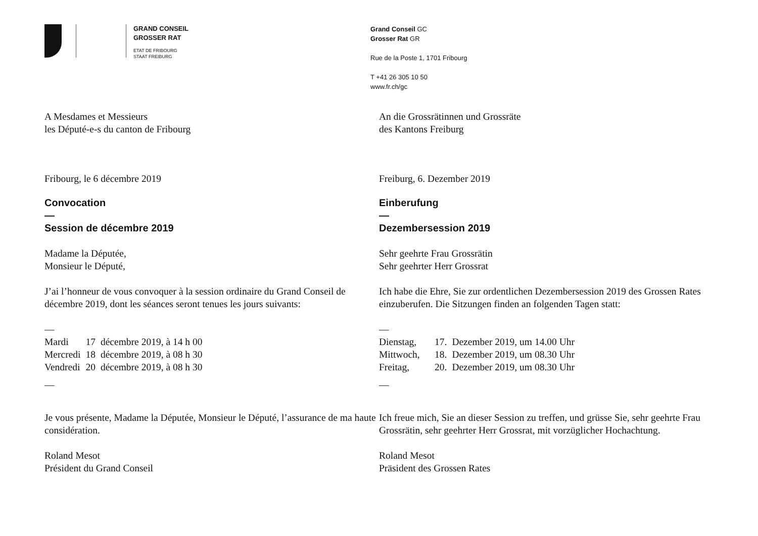GRAND CONSEIL
GROSSER RAT
ETAT DE FRIBOURG
STAAT FREIBURG
Grand Conseil GC
Grosser Rat GR
Rue de la Poste 1, 1701 Fribourg
T +41 26 305 10 50
www.fr.ch/gc
A Mesdames et Messieurs
les Député-e-s du canton de Fribourg
Fribourg, le 6 décembre 2019
Convocation
—
Session de décembre 2019
Madame la Députée,
Monsieur le Député,
J’ai l’honneur de vous convoquer à la session ordinaire du Grand Conseil de décembre 2019, dont les séances seront tenues les jours suivants:
—
| Mardi | 17 | décembre 2019, à 14 h 00 |
| Mercredi | 18 | décembre 2019, à 08 h 30 |
| Vendredi | 20 | décembre 2019, à 08 h 30 |
—
Je vous présente, Madame la Députée, Monsieur le Député, l’assurance de ma haute considération.
Roland Mesot
Président du Grand Conseil
An die Grossrätinnen und Grossräte
des Kantons Freiburg
Freiburg, 6. Dezember 2019
Einberufung
—
Dezembersession 2019
Sehr geehrte Frau Grossrätin
Sehr geehrter Herr Grossrat
Ich habe die Ehre, Sie zur ordentlichen Dezembersession 2019 des Grossen Rates einzuberufen. Die Sitzungen finden an folgenden Tagen statt:
—
| Dienstag, | 17. | Dezember 2019, um 14.00 Uhr |
| Mittwoch, | 18. | Dezember 2019, um 08.30 Uhr |
| Freitag, | 20. | Dezember 2019, um 08.30 Uhr |
—
Ich freue mich, Sie an dieser Session zu treffen, und grüsse Sie, sehr geehrte Frau Grossrätin, sehr geehrter Herr Grossrat, mit vorzüglicher Hochachtung.
Roland Mesot
Präsident des Grossen Rates